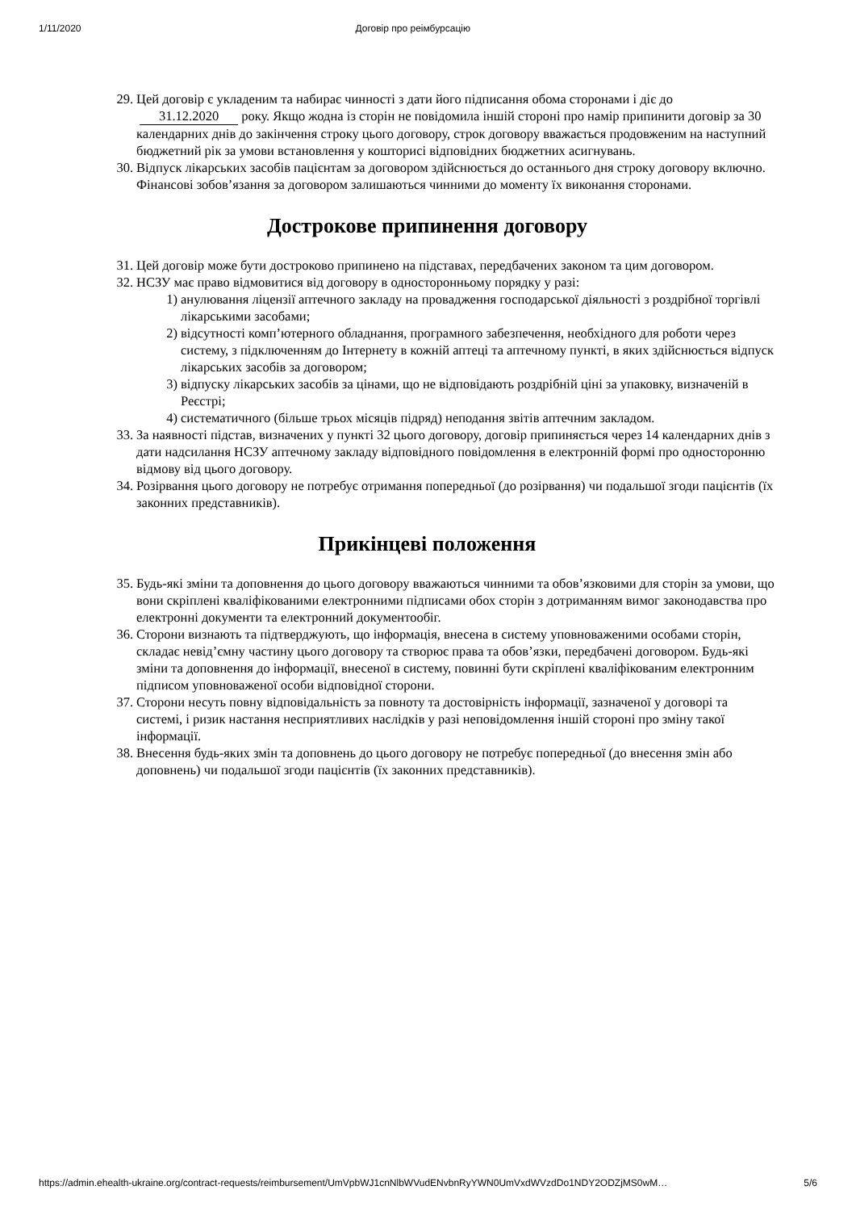1/11/2020 Договір про реімбурсацію
29. Цей договір є укладеним та набирає чинності з дати його підписання обома сторонами і діє до
31.12.2020 року. Якщо жодна із сторін не повідомила іншій стороні про намір припинити договір за 30 календарних днів до закінчення строку цього договору, строк договору вважається продовженим на наступний бюджетний рік за умови встановлення у кошторисі відповідних бюджетних асигнувань.
30. Відпуск лікарських засобів пацієнтам за договором здійснюється до останнього дня строку договору включно. Фінансові зобов’язання за договором залишаються чинними до моменту їх виконання сторонами.
Дострокове припинення договору
31. Цей договір може бути достроково припинено на підставах, передбачених законом та цим договором.
32. НСЗУ має право відмовитися від договору в односторонньому порядку у разі:
1) анулювання ліцензії аптечного закладу на провадження господарської діяльності з роздрібної торгівлі лікарськими засобами;
2) відсутності комп’ютерного обладнання, програмного забезпечення, необхідного для роботи через систему, з підключенням до Інтернету в кожній аптеці та аптечному пункті, в яких здійснюється відпуск лікарських засобів за договором;
3) відпуску лікарських засобів за цінами, що не відповідають роздрібній ціні за упаковку, визначеній в Реєстрі;
4) систематичного (більше трьох місяців підряд) неподання звітів аптечним закладом.
33. За наявності підстав, визначених у пункті 32 цього договору, договір припиняється через 14 календарних днів з дати надсилання НСЗУ аптечному закладу відповідного повідомлення в електронній формі про односторонню відмову від цього договору.
34. Розірвання цього договору не потребує отримання попередньої (до розірвання) чи подальшої згоди пацієнтів (їх законних представників).
Прикінцеві положення
35. Будь-які зміни та доповнення до цього договору вважаються чинними та обов’язковими для сторін за умови, що вони скріплені кваліфікованими електронними підписами обох сторін з дотриманням вимог законодавства про електронні документи та електронний документообіг.
36. Сторони визнають та підтверджують, що інформація, внесена в систему уповноваженими особами сторін, складає невід’ємну частину цього договору та створює права та обов’язки, передбачені договором. Будь-які зміни та доповнення до інформації, внесеної в систему, повинні бути скріплені кваліфікованим електронним підписом уповноваженої особи відповідної сторони.
37. Сторони несуть повну відповідальність за повноту та достовірність інформації, зазначеної у договорі та системі, і ризик настання несприятливих наслідків у разі неповідомлення іншій стороні про зміну такої інформації.
38. Внесення будь-яких змін та доповнень до цього договору не потребує попередньої (до внесення змін або доповнень) чи подальшої згоди пацієнтів (їх законних представників).
https://admin.ehealth-ukraine.org/contract-requests/reimbursement/UmVpbWJ1cnNlbWVudENvbnRyYWN0UmVxdWVzdDo1NDY2ODZjMS0wM… 5/6